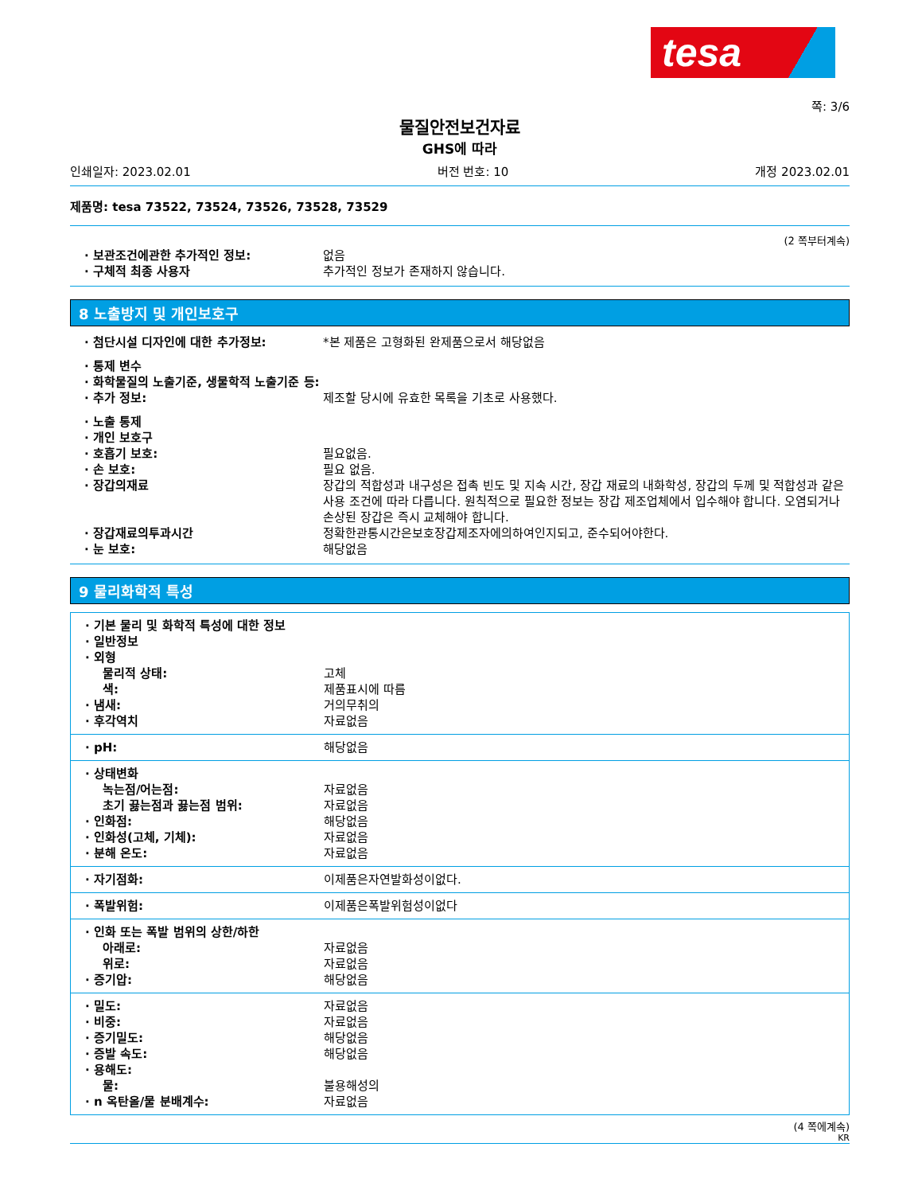tesa
쪽: 3/6
물질안전보건자료
GHS에 따라
인쇄일자: 2023.02.01 버전 번호: 10 개정 2023.02.01
제품명: tesa 73522, 73524, 73526, 73528, 73529
(2 쪽부터계속)
· 보관조건에관한 추가적인 정보: 없음
· 구체적 최종 사용자 추가적인 정보가 존재하지 않습니다.
8 노출방지 및 개인보호구
· 첨단시설 디자인에 대한 추가정보: *본 제품은 고형화된 완제품으로서 해당없음
· 통제 변수
· 화학물질의 노출기준, 생물학적 노출기준 등:
· 추가 정보: 제조할 당시에 유효한 목록을 기초로 사용했다.
· 노출 통제
· 개인 보호구
· 호흡기 보호: 필요없음.
· 손 보호: 필요 없음.
· 장갑의재료 장갑의 적합성과 내구성은 접촉 빈도 및 지속 시간, 장갑 재료의 내화학성, 장갑의 두께 및 적합성과 같은 사용 조건에 따라 다릅니다. 원칙적으로 필요한 정보는 장갑 제조업체에서 입수해야 합니다. 오염되거나 손상된 장갑은 즉시 교체해야 합니다.
· 장갑재료의투과시간 정확한관통시간은보호장갑제조자에의하여인지되고, 준수되어야한다.
· 눈 보호: 해당없음
9 물리화학적 특성
· 기본 물리 및 화학적 특성에 대한 정보
· 일반정보
· 외형
물리적 상태: 고체
색: 제품표시에 따름
· 냄새: 거의무취의
· 후각역치 자료없음
· pH: 해당없음
· 상태변화
녹는점/어는점: 자료없음
초기 끓는점과 끓는점 범위: 자료없음
· 인화점: 해당없음
· 인화성(고체, 기체): 자료없음
· 분해 온도: 자료없음
· 자기점화: 이제품은자연발화성이없다.
· 폭발위험: 이제품은폭발위험성이없다
· 인화 또는 폭발 범위의 상한/하한
아래로: 자료없음
위로: 자료없음
· 증기압: 해당없음
· 밀도: 자료없음
· 비중: 자료없음
· 증기밀도: 해당없음
· 증발 속도: 해당없음
· 용해도:
물: 불용해성의
· n 옥탄올/물 분배계수: 자료없음
(4 쪽에계속)
KR